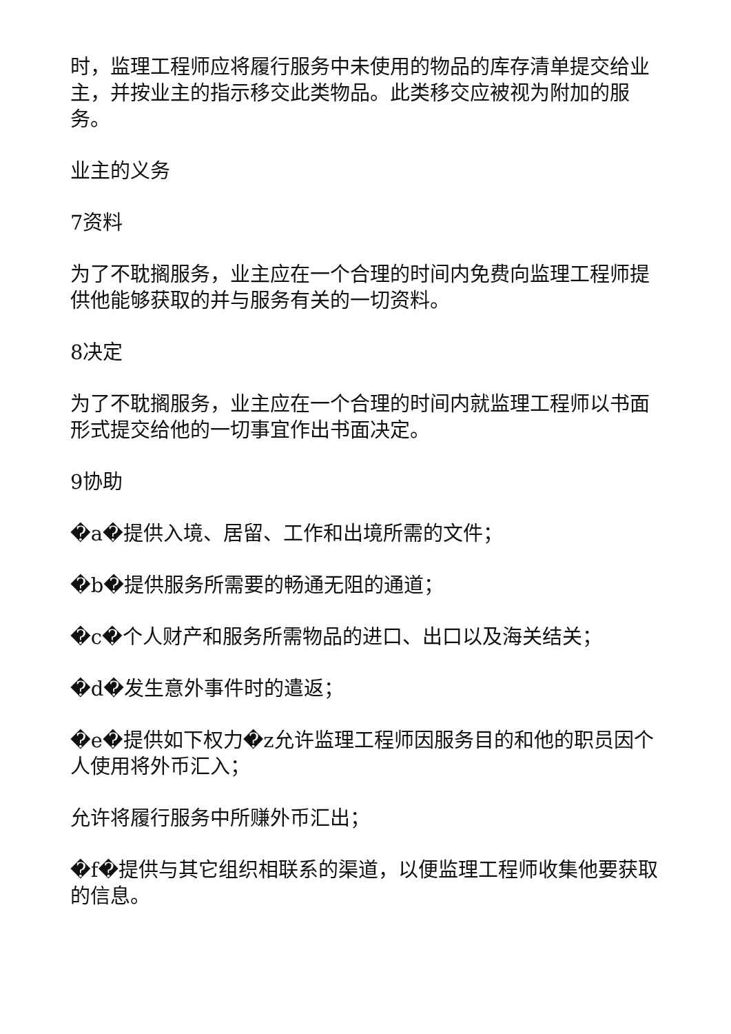时，监理工程师应将履行服务中未使用的物品的库存清单提交给业主，并按业主的指示移交此类物品。此类移交应被视为附加的服务。
业主的义务
7资料
为了不耽搁服务，业主应在一个合理的时间内免费向监理工程师提供他能够获取的并与服务有关的一切资料。
8决定
为了不耽搁服务，业主应在一个合理的时间内就监理工程师以书面形式提交给他的一切事宜作出书面决定。
9协助
�a�提供入境、居留、工作和出境所需的文件；
�b�提供服务所需要的畅通无阻的通道；
�c�个人财产和服务所需物品的进口、出口以及海关结关；
�d�发生意外事件时的遣返；
�e�提供如下权力�z允许监理工程师因服务目的和他的职员因个人使用将外币汇入；
允许将履行服务中所赚外币汇出；
�f�提供与其它组织相联系的渠道，以便监理工程师收集他要获取的信息。